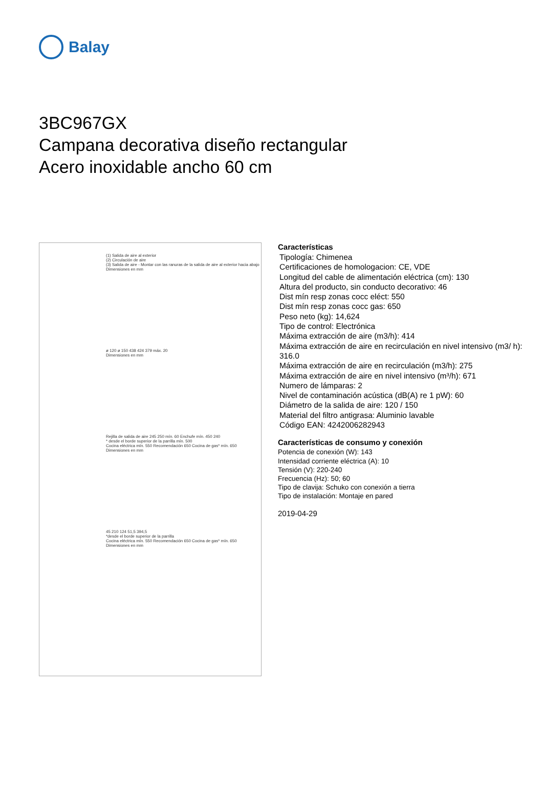Balay
3BC967GX
Campana decorativa diseño rectangular
Acero inoxidable ancho 60 cm
(1) Salida de aire al exterior
(2) Circulación de aire
(3) Salida de aire - Montar con las ranuras de la salida de aire al exterior hacia abajo
Dimensiones en mm
ø 120 ø 150 438 424 379 máx. 20
Dimensiones en mm
Rejilla de salida de aire 245 250 mín. 60 Enchufe mín. 450 240
* desde el borde superior de la parrilla mín. 500
Cocina eléctrica mín. 550 Recomendación 650 Cocina de gas* mín. 650
Dimensiones en mm
45 210 124 51,5 394,5
*desde el borde superior de la parrilla
Cocina eléctrica mín. 550 Recomendación 650 Cocina de gas* mín. 650
Dimensiones en mm
Características
Tipología: Chimenea
Certificaciones de homologacion: CE, VDE
Longitud del cable de alimentación eléctrica (cm): 130
Altura del producto, sin conducto decorativo: 46
Dist mín resp zonas cocc eléct: 550
Dist mín resp zonas cocc gas: 650
Peso neto (kg): 14,624
Tipo de control: Electrónica
Máxima extracción de aire (m3/h): 414
Máxima extracción de aire en recirculación en nivel intensivo (m3/ h): 316.0
Máxima extracción de aire en recirculación (m3/h): 275
Máxima extracción de aire en nivel intensivo (m³/h): 671
Numero de lámparas: 2
Nivel de contaminación acústica (dB(A) re 1 pW): 60
Diámetro de la salida de aire: 120 / 150
Material del filtro antigrasa: Aluminio lavable
Código EAN: 4242006282943
Características de consumo y conexión
Potencia de conexión (W): 143
Intensidad corriente eléctrica (A): 10
Tensión (V): 220-240
Frecuencia (Hz): 50; 60
Tipo de clavija: Schuko con conexión a tierra
Tipo de instalación: Montaje en pared
2019-04-29